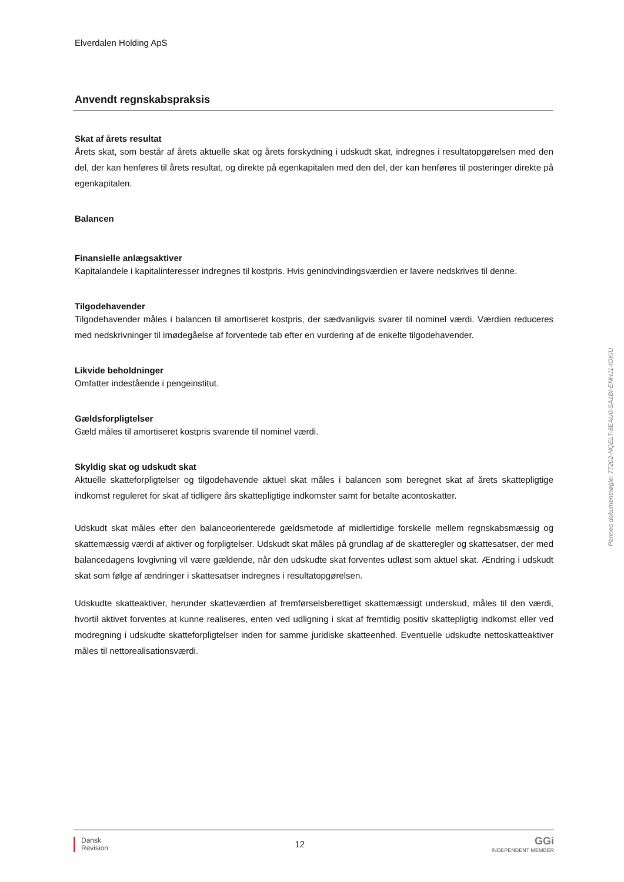Elverdalen Holding ApS
Anvendt regnskabspraksis
Skat af årets resultat
Årets skat, som består af årets aktuelle skat og årets forskydning i udskudt skat, indregnes i resultatopgørelsen med den del, der kan henføres til årets resultat, og direkte på egenkapitalen med den del, der kan henføres til posteringer direkte på egenkapitalen.
Balancen
Finansielle anlægsaktiver
Kapitalandele i kapitalinteresser indregnes til kostpris. Hvis genindvindingsværdien er lavere nedskrives til denne.
Tilgodehavender
Tilgodehavender måles i balancen til amortiseret kostpris, der sædvanligvis svarer til nominel værdi. Værdien reduceres med nedskrivninger til imødegåelse af forventede tab efter en vurdering af de enkelte tilgodehavender.
Likvide beholdninger
Omfatter indestående i pengeinstitut.
Gældsforpligtelser
Gæld måles til amortiseret kostpris svarende til nominel værdi.
Skyldig skat og udskudt skat
Aktuelle skatteforpligtelser og tilgodehavende aktuel skat måles i balancen som beregnet skat af årets skattepligtige indkomst reguleret for skat af tidligere års skattepligtige indkomster samt for betalte acontoskatter.
Udskudt skat måles efter den balanceorienterede gældsmetode af midlertidige forskelle mellem regnskabsmæssig og skattemæssig værdi af aktiver og forpligtelser. Udskudt skat måles på grundlag af de skatteregler og skattesatser, der med balancedagens lovgivning vil være gældende, når den udskudte skat forventes udløst som aktuel skat. Ændring i udskudt skat som følge af ændringer i skattesatser indregnes i resultatopgørelsen.
Udskudte skatteaktiver, herunder skatteværdien af fremførselsberettiget skattemæssigt underskud, måles til den værdi, hvortil aktivet forventes at kunne realiseres, enten ved udligning i skat af fremtidig positiv skattepligtig indkomst eller ved modregning i udskudte skatteforpligtelser inden for samme juridiske skatteenhed. Eventuelle udskudte nettoskatteaktiver måles til nettorealisationsværdi.
Penneo dokumentnøgle: 77202-NQELT-8EAU0-SA1BI-ENHJ1-IOKIU
Dansk
Revision
12
GGi
INDEPENDENT MEMBER